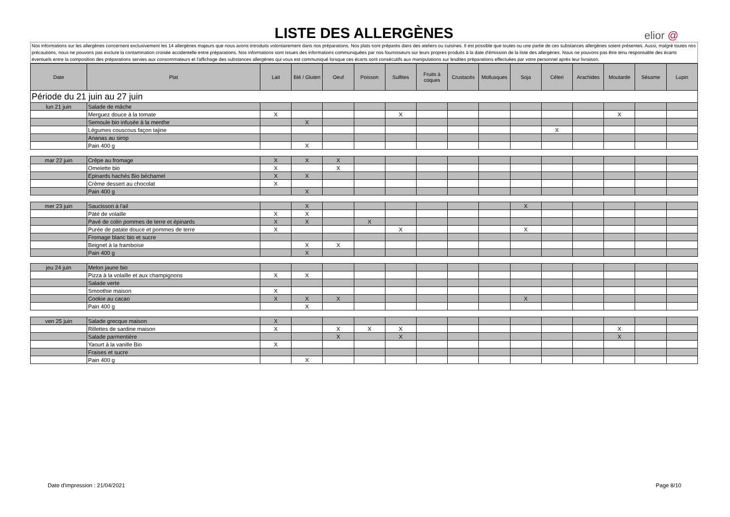LISTE DES ALLERGÈNES
elior @
Nos informations sur les allergènes concernent exclusivement les 14 allergènes majeurs que nous avons introduits volontairement dans nos préparations. Nos plats sont préparés dans des ateliers ou cuisines. Il est possible que toutes ou une partie de ces substances allergènes soient présentes. Aussi, malgré toutes nos précautions, nous ne pouvons pas exclure la contamination croisée accidentelle entre préparations. Nos informations sont issues des informations communiquées par nos fournisseurs sur leurs propres produits à la date d'émission de la liste des allergènes. Nous ne pouvons pas être tenu responsable des écarts éventuels entre la composition des préparations servies aux consommateurs et l'affichage des substances allergènes qui vous est communiqué lorsque ces écarts sont consécutifs aux manipulations sur lesdites préparations effectuées par votre personnel après leur livraison.
| Date | Plat | Lait | Blé / Gluten | Oeuf | Poisson | Sulfites | Fruits à coques | Crustacés | Mollusques | Soja | Céleri | Arachides | Moutarde | Sésame | Lupin |
| --- | --- | --- | --- | --- | --- | --- | --- | --- | --- | --- | --- | --- | --- | --- | --- |
| Période du 21 juin au 27 juin | | | | | | | | | | | | | | | |
| lun 21 juin | Salade de mâche | | | | | | | | | | | | | | |
| | Merguez douce à la tomate | X | | | | X | | | | | | | X | | |
| | Semoule bio infusée à la menthe | | X | | | | | | | | | | | | |
| | Légumes couscous façon tajine | | | | | | | | | | X | | | | |
| | Ananas au sirop | | | | | | | | | | | | | | |
| | Pain 400 g | | X | | | | | | | | | | | | |
| mar 22 juin | Crêpe au fromage | X | X | X | | | | | | | | | | | |
| | Omelette bio | X | | X | | | | | | | | | | | |
| | Epinards hachés Bio béchamel | X | X | | | | | | | | | | | | |
| | Crème dessert au chocolat | X | | | | | | | | | | | | | |
| | Pain 400 g | | X | | | | | | | | | | | | |
| mer 23 juin | Saucisson à l'ail | | X | | | | | | | X | | | | | |
| | Pâté de volaille | X | X | | | | | | | | | | | | |
| | Pavé de colin pommes de terre et épinards | X | X | | X | | | | | | | | | | |
| | Purée de patate douce et pommes de terre | X | | | | X | | | | X | | | | | |
| | Fromage blanc bio et sucre | | | | | | | | | | | | | | |
| | Beignet à la framboise | | X | X | | | | | | | | | | | |
| | Pain 400 g | | X | | | | | | | | | | | | |
| jeu 24 juin | Melon jaune bio | | | | | | | | | | | | | | |
| | Pizza à la volaille et aux champignons | X | X | | | | | | | | | | | | |
| | Salade verte | | | | | | | | | | | | | | |
| | Smoothie maison | X | | | | | | | | | | | | | |
| | Cookie au cacao | X | X | X | | | | | | X | | | | | |
| | Pain 400 g | | X | | | | | | | | | | | | |
| ven 25 juin | Salade grecque maison | X | | | | | | | | | | | | | |
| | Rillettes de sardine maison | X | | X | X | X | | | | | | | X | | |
| | Salade parmentière | | | X | | X | | | | | | | X | | |
| | Yaourt à la vanille Bio | X | | | | | | | | | | | | | |
| | Fraises et sucre | | | | | | | | | | | | | | |
| | Pain 400 g | | X | | | | | | | | | | | | |
Date d'impression : 21/04/2021 Page 8/10